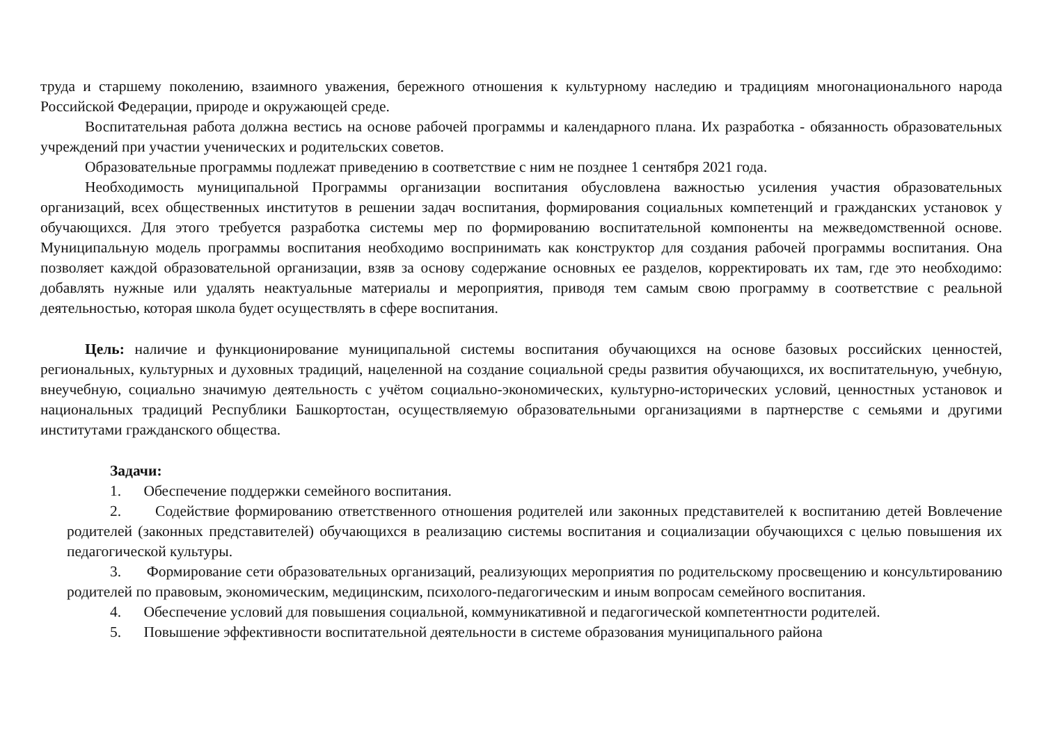труда и старшему поколению, взаимного уважения, бережного отношения к культурному наследию и традициям многонационального народа Российской Федерации, природе и окружающей среде.
Воспитательная работа должна вестись на основе рабочей программы и календарного плана. Их разработка - обязанность образовательных учреждений при участии ученических и родительских советов.
Образовательные программы подлежат приведению в соответствие с ним не позднее 1 сентября 2021 года.
Необходимость муниципальной Программы организации воспитания обусловлена важностью усиления участия образовательных организаций, всех общественных институтов в решении задач воспитания, формирования социальных компетенций и гражданских установок у обучающихся. Для этого требуется разработка системы мер по формированию воспитательной компоненты на межведомственной основе. Муниципальную модель программы воспитания необходимо воспринимать как конструктор для создания рабочей программы воспитания. Она позволяет каждой образовательной организации, взяв за основу содержание основных ее разделов, корректировать их там, где это необходимо: добавлять нужные или удалять неактуальные материалы и мероприятия, приводя тем самым свою программу в соответствие с реальной деятельностью, которая школа будет осуществлять в сфере воспитания.
Цель: наличие и функционирование муниципальной системы воспитания обучающихся на основе базовых российских ценностей, региональных, культурных и духовных традиций, нацеленной на создание социальной среды развития обучающихся, их воспитательную, учебную, внеучебную, социально значимую деятельность с учётом социально-экономических, культурно-исторических условий, ценностных установок и национальных традиций Республики Башкортостан, осуществляемую образовательными организациями в партнерстве с семьями и другими институтами гражданского общества.
Задачи:
1. Обеспечение поддержки семейного воспитания.
2. Содействие формированию ответственного отношения родителей или законных представителей к воспитанию детей Вовлечение родителей (законных представителей) обучающихся в реализацию системы воспитания и социализации обучающихся с целью повышения их педагогической культуры.
3. Формирование сети образовательных организаций, реализующих мероприятия по родительскому просвещению и консультированию родителей по правовым, экономическим, медицинским, психолого-педагогическим и иным вопросам семейного воспитания.
4. Обеспечение условий для повышения социальной, коммуникативной и педагогической компетентности родителей.
5. Повышение эффективности воспитательной деятельности в системе образования муниципального района